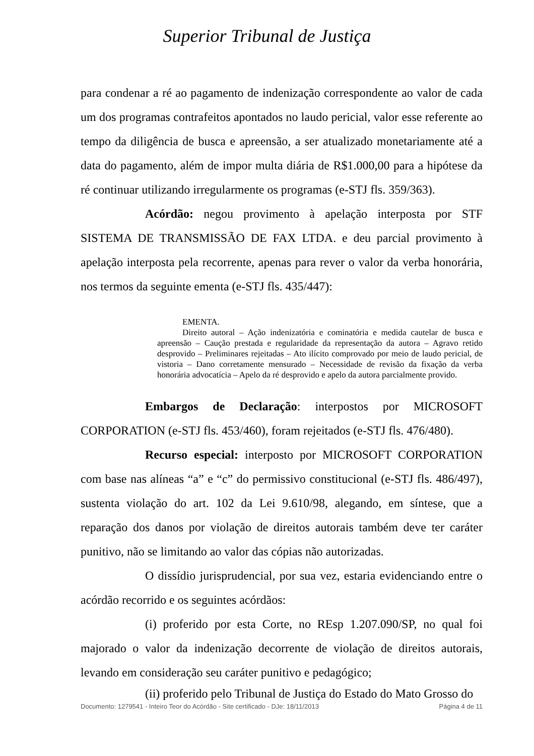Superior Tribunal de Justiça
para condenar a ré ao pagamento de indenização correspondente ao valor de cada um dos programas contrafeitos apontados no laudo pericial, valor esse referente ao tempo da diligência de busca e apreensão, a ser atualizado monetariamente até a data do pagamento, além de impor multa diária de R$1.000,00 para a hipótese da ré continuar utilizando irregularmente os programas (e-STJ fls. 359/363).
Acórdão: negou provimento à apelação interposta por STF SISTEMA DE TRANSMISSÃO DE FAX LTDA. e deu parcial provimento à apelação interposta pela recorrente, apenas para rever o valor da verba honorária, nos termos da seguinte ementa (e-STJ fls. 435/447):
EMENTA.
Direito autoral – Ação indenizatória e cominatória e medida cautelar de busca e apreensão – Caução prestada e regularidade da representação da autora – Agravo retido desprovido – Preliminares rejeitadas – Ato ilícito comprovado por meio de laudo pericial, de vistoria – Dano corretamente mensurado – Necessidade de revisão da fixação da verba honorária advocatícia – Apelo da ré desprovido e apelo da autora parcialmente provido.
Embargos de Declaração: interpostos por MICROSOFT CORPORATION (e-STJ fls. 453/460), foram rejeitados (e-STJ fls. 476/480).
Recurso especial: interposto por MICROSOFT CORPORATION com base nas alíneas “a” e “c” do permissivo constitucional (e-STJ fls. 486/497), sustenta violação do art. 102 da Lei 9.610/98, alegando, em síntese, que a reparação dos danos por violação de direitos autorais também deve ter caráter punitivo, não se limitando ao valor das cópias não autorizadas.
O dissídio jurisprudencial, por sua vez, estaria evidenciando entre o acórdão recorrido e os seguintes acórdãos:
(i) proferido por esta Corte, no REsp 1.207.090/SP, no qual foi majorado o valor da indenização decorrente de violação de direitos autorais, levando em consideração seu caráter punitivo e pedagógico;
(ii) proferido pelo Tribunal de Justiça do Estado do Mato Grosso do
Documento: 1279541 - Inteiro Teor do Acórdão - Site certificado - DJe: 18/11/2013 Página 4 de 11